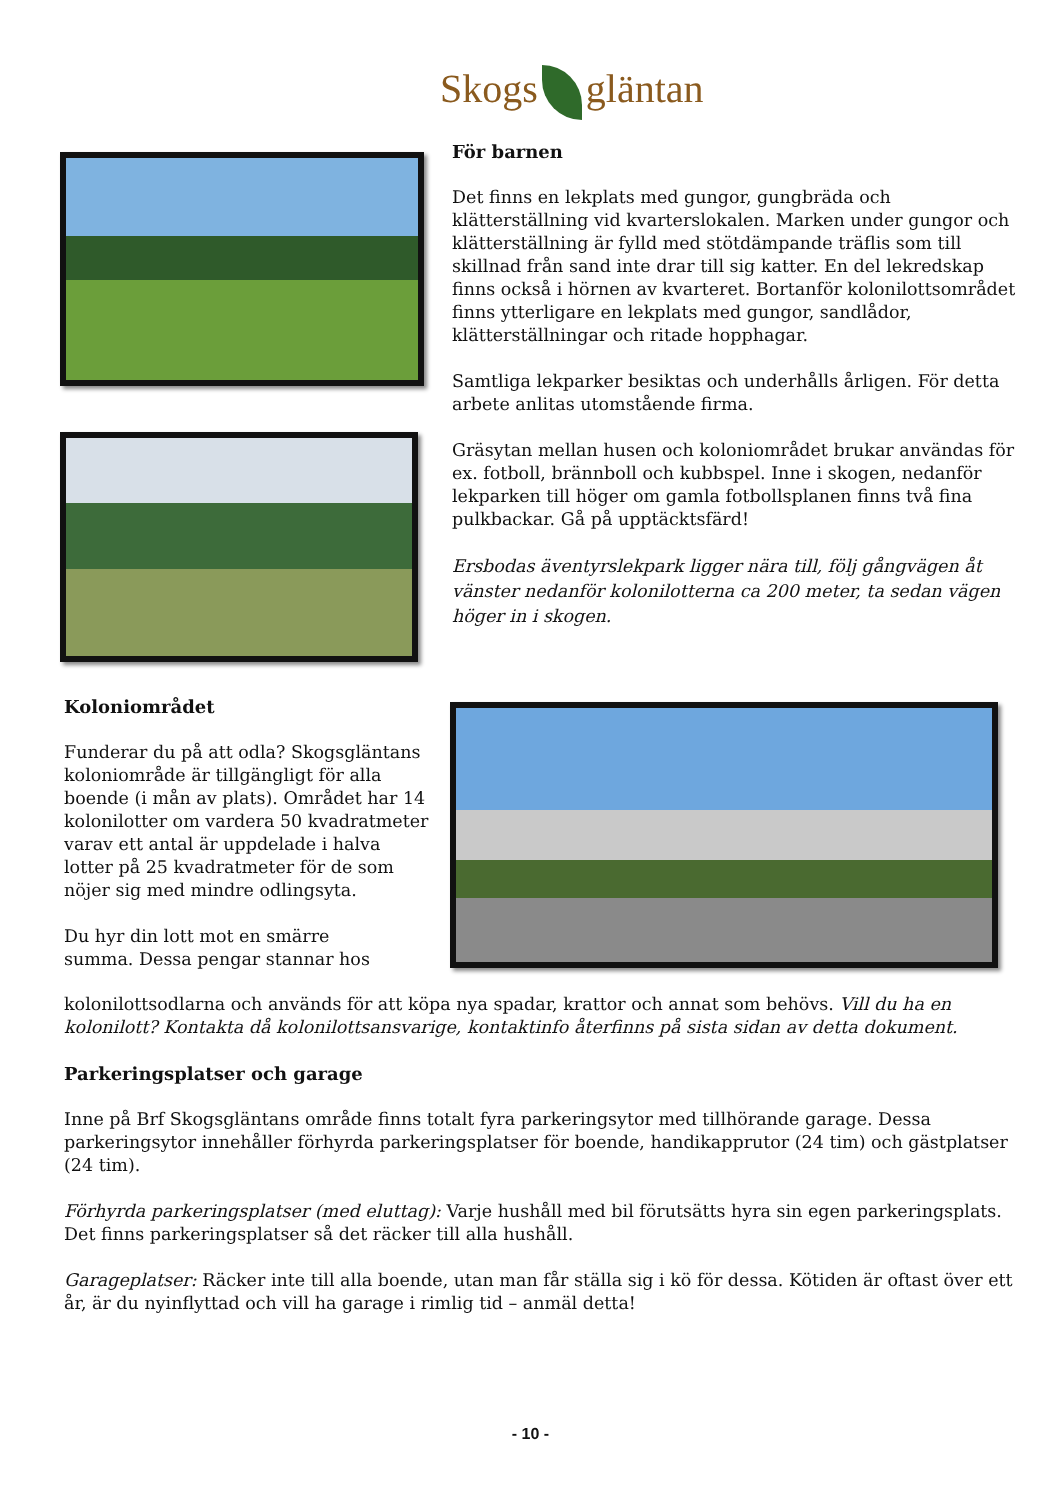Skogs gläntan
För barnen
Det finns en lekplats med gungor, gungbräda och klätterställning vid kvarterslokalen. Marken under gungor och klätterställning är fylld med stötdämpande träflis som till skillnad från sand inte drar till sig katter. En del lekredskap finns också i hörnen av kvarteret. Bortanför kolonilottsområdet finns ytterligare en lekplats med gungor, sandlådor, klätterställningar och ritade hopphagar.
Samtliga lekparker besiktas och underhålls årligen. För detta arbete anlitas utomstående firma.
Gräsytan mellan husen och koloniområdet brukar användas för ex. fotboll, brännboll och kubbspel. Inne i skogen, nedanför lekparken till höger om gamla fotbollsplanen finns två fina pulkbackar. Gå på upptäcktsfärd!
Ersbodas äventyrslekpark ligger nära till, följ gångvägen åt vänster nedanför kolonilotterna ca 200 meter, ta sedan vägen höger in i skogen.
Koloniområdet
Funderar du på att odla? Skogsgläntans koloniområde är tillgängligt för alla boende (i mån av plats). Området har 14 kolonilotter om vardera 50 kvadratmeter varav ett antal är uppdelade i halva lotter på 25 kvadratmeter för de som nöjer sig med mindre odlingsyta.
Du hyr din lott mot en smärre
summa. Dessa pengar stannar hos
kolonilottsodlarna och används för att köpa nya spadar, krattor och annat som behövs. Vill du ha en kolonilott? Kontakta då kolonilottsansvarige, kontaktinfo återfinns på sista sidan av detta dokument.
Parkeringsplatser och garage
Inne på Brf Skogsgläntans område finns totalt fyra parkeringsytor med tillhörande garage. Dessa parkeringsytor innehåller förhyrda parkeringsplatser för boende, handikapprutor (24 tim) och gästplatser (24 tim).
Förhyrda parkeringsplatser (med eluttag): Varje hushåll med bil förutsätts hyra sin egen parkeringsplats. Det finns parkeringsplatser så det räcker till alla hushåll.
Garageplatser: Räcker inte till alla boende, utan man får ställa sig i kö för dessa. Kötiden är oftast över ett år, är du nyinflyttad och vill ha garage i rimlig tid – anmäl detta!
- 10 -